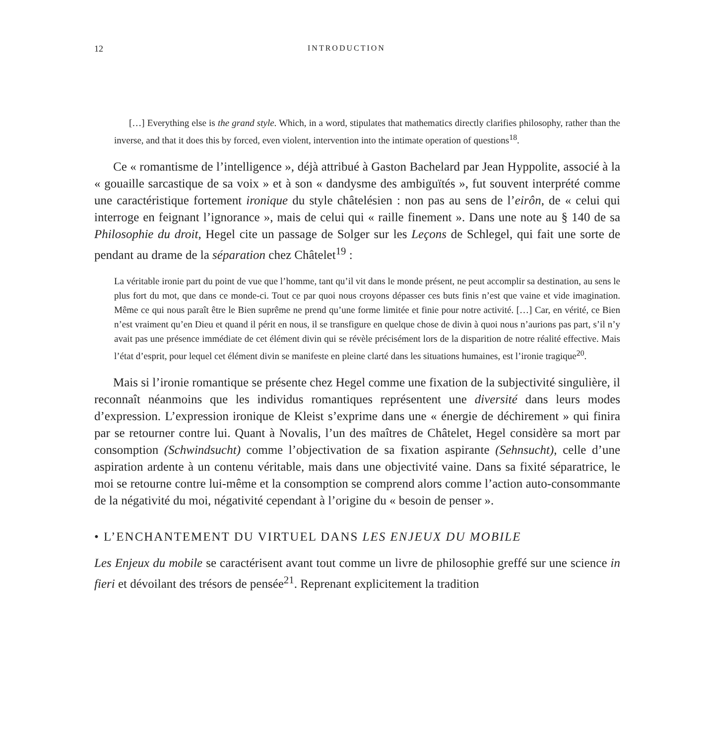12 INTRODUCTION
[…] Everything else is the grand style. Which, in a word, stipulates that mathematics directly clarifies philosophy, rather than the inverse, and that it does this by forced, even violent, intervention into the intimate operation of questions<sup>18</sup>.
Ce « romantisme de l’intelligence », déjà attribué à Gaston Bachelard par Jean Hyppolite, associé à la « gouaille sarcastique de sa voix » et à son « dandysme des ambiguïtés », fut souvent interprété comme une caractéristique fortement ironique du style châtelésien : non pas au sens de l’eirôn, de « celui qui interroge en feignant l’ignorance », mais de celui qui « raille finement ». Dans une note au § 140 de sa Philosophie du droit, Hegel cite un passage de Solger sur les Leçons de Schlegel, qui fait une sorte de pendant au drame de la séparation chez Châtelet<sup>19</sup> :
La véritable ironie part du point de vue que l’homme, tant qu’il vit dans le monde présent, ne peut accomplir sa destination, au sens le plus fort du mot, que dans ce monde-ci. Tout ce par quoi nous croyons dépasser ces buts finis n’est que vaine et vide imagination. Même ce qui nous paraît être le Bien suprême ne prend qu’une forme limitée et finie pour notre activité. […] Car, en vérité, ce Bien n’est vraiment qu’en Dieu et quand il périt en nous, il se transfigure en quelque chose de divin à quoi nous n’aurions pas part, s’il n’y avait pas une présence immédiate de cet élément divin qui se révèle précisément lors de la disparition de notre réalité effective. Mais l’état d’esprit, pour lequel cet élément divin se manifeste en pleine clarté dans les situations humaines, est l’ironie tragique<sup>20</sup>.
Mais si l’ironie romantique se présente chez Hegel comme une fixation de la subjectivité singulière, il reconnaît néanmoins que les individus romantiques représentent une diversité dans leurs modes d’expression. L’expression ironique de Kleist s’exprime dans une « énergie de déchirement » qui finira par se retourner contre lui. Quant à Novalis, l’un des maîtres de Châtelet, Hegel considère sa mort par consomption (Schwindsucht) comme l’objectivation de sa fixation aspirante (Sehnsucht), celle d’une aspiration ardente à un contenu véritable, mais dans une objectivité vaine. Dans sa fixité séparatrice, le moi se retourne contre lui-même et la consomption se comprend alors comme l’action auto-consommante de la négativité du moi, négativité cependant à l’origine du « besoin de penser ».
• L’ENCHANTEMENT DU VIRTUEL DANS LES ENJEUX DU MOBILE
Les Enjeux du mobile se caractérisent avant tout comme un livre de philosophie greffé sur une science in fieri et dévoilant des trésors de pensée<sup>21</sup>. Reprenant explicitement la tradition